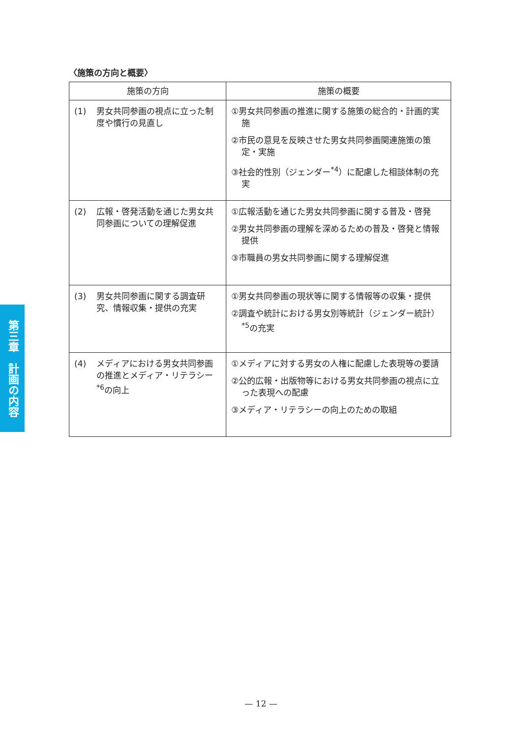〈施策の方向と概要〉
| 施策の方向 | 施策の概要 |
| --- | --- |
| (1) 男女共同参画の視点に立った制度や慣行の見直し | ①男女共同参画の推進に関する施策の総合的・計画的実施 ②市民の意見を反映させた男女共同参画関連施策の策定・実施 ③社会的性別（ジェンダー<sup>*4</sup>）に配慮した相談体制の充実 |
| (2) 広報・啓発活動を通じた男女共同参画についての理解促進 | ①広報活動を通じた男女共同参画に関する普及・啓発 ②男女共同参画の理解を深めるための普及・啓発と情報提供 ③市職員の男女共同参画に関する理解促進 |
| (3) 男女共同参画に関する調査研究、情報収集・提供の充実 | ①男女共同参画の現状等に関する情報等の収集・提供 ②調査や統計における男女別等統計（ジェンダー統計）<sup>*5</sup>の充実 |
| (4) メディアにおける男女共同参画の推進とメディア・リテラシー<sup>*6</sup>の向上 | ①メディアに対する男女の人権に配慮した表現等の要請 ②公的広報・出版物等における男女共同参画の視点に立った表現への配慮 ③メディア・リテラシーの向上のための取組 |
第三章　計画の内容
— 12 —